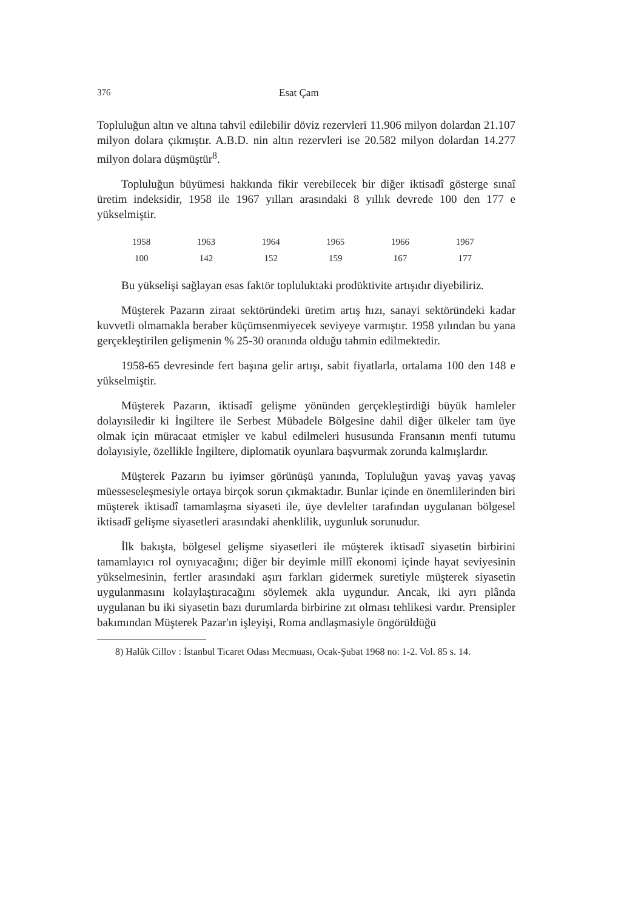376 Esat Çam
Topluluğun altın ve altına tahvil edilebilir döviz rezervleri 11.906 milyon dolardan 21.107 milyon dolara çıkmıştır. A.B.D. nin altın rezervleri ise 20.582 milyon dolardan 14.277 milyon dolara düşmüştür<sup>8</sup>.
Topluluğun büyümesi hakkında fikir verebilecek bir diğer iktisadî gösterge sınaî üretim indeksidir, 1958 ile 1967 yılları arasındaki 8 yıllık devrede 100 den 177 e yükselmiştir.
| 1958 | 1963 | 1964 | 1965 | 1966 | 1967 |
| --- | --- | --- | --- | --- | --- |
| 100 | 142 | 152 | 159 | 167 | 177 |
Bu yükselişi sağlayan esas faktör topluluktaki prodüktivite artışıdır diyebiliriz.
Müşterek Pazarın ziraat sektöründeki üretim artış hızı, sanayi sektöründeki kadar kuvvetli olmamakla beraber küçümsenmiyecek seviyeye varmıştır. 1958 yılından bu yana gerçekleştirilen gelişmenin % 25-30 oranında olduğu tahmin edilmektedir.
1958-65 devresinde fert başına gelir artışı, sabit fiyatlarla, ortalama 100 den 148 e yükselmiştir.
Müşterek Pazarın, iktisadî gelişme yönünden gerçekleştirdiği büyük hamleler dolayısiledir ki İngiltere ile Serbest Mübadele Bölgesine dahil diğer ülkeler tam üye olmak için müracaat etmişler ve kabul edilmeleri hususunda Fransanın menfi tutumu dolayısiyle, özellikle İngiltere, diplomatik oyunlara başvurmak zorunda kalmışlardır.
Müşterek Pazarın bu iyimser görünüşü yanında, Topluluğun yavaş yavaş yavaş müesseseleşmesiyle ortaya birçok sorun çıkmaktadır. Bunlar içinde en önemlilerinden biri müşterek iktisadî tamamlaşma siyaseti ile, üye devlelter tarafından uygulanan bölgesel iktisadî gelişme siyasetleri arasındaki ahenklilik, uygunluk sorunudur.
İlk bakışta, bölgesel gelişme siyasetleri ile müşterek iktisadî siyasetin birbirini tamamlayıcı rol oynıyacağını; diğer bir deyimle millî ekonomi içinde hayat seviyesinin yükselmesinin, fertler arasındaki aşırı farkları gidermek suretiyle müşterek siyasetin uygulanmasını kolaylaştıracağını söylemek akla uygundur. Ancak, iki ayrı plânda uygulanan bu iki siyasetin bazı durumlarda birbirine zıt olması tehlikesi vardır. Prensipler bakımından Müşterek Pazar'ın işleyişi, Roma andlaşmasiyle öngörüldüğü
8) Halûk Cillov : İstanbul Ticaret Odası Mecmuası, Ocak-Şubat 1968 no: 1-2. Vol. 85 s. 14.